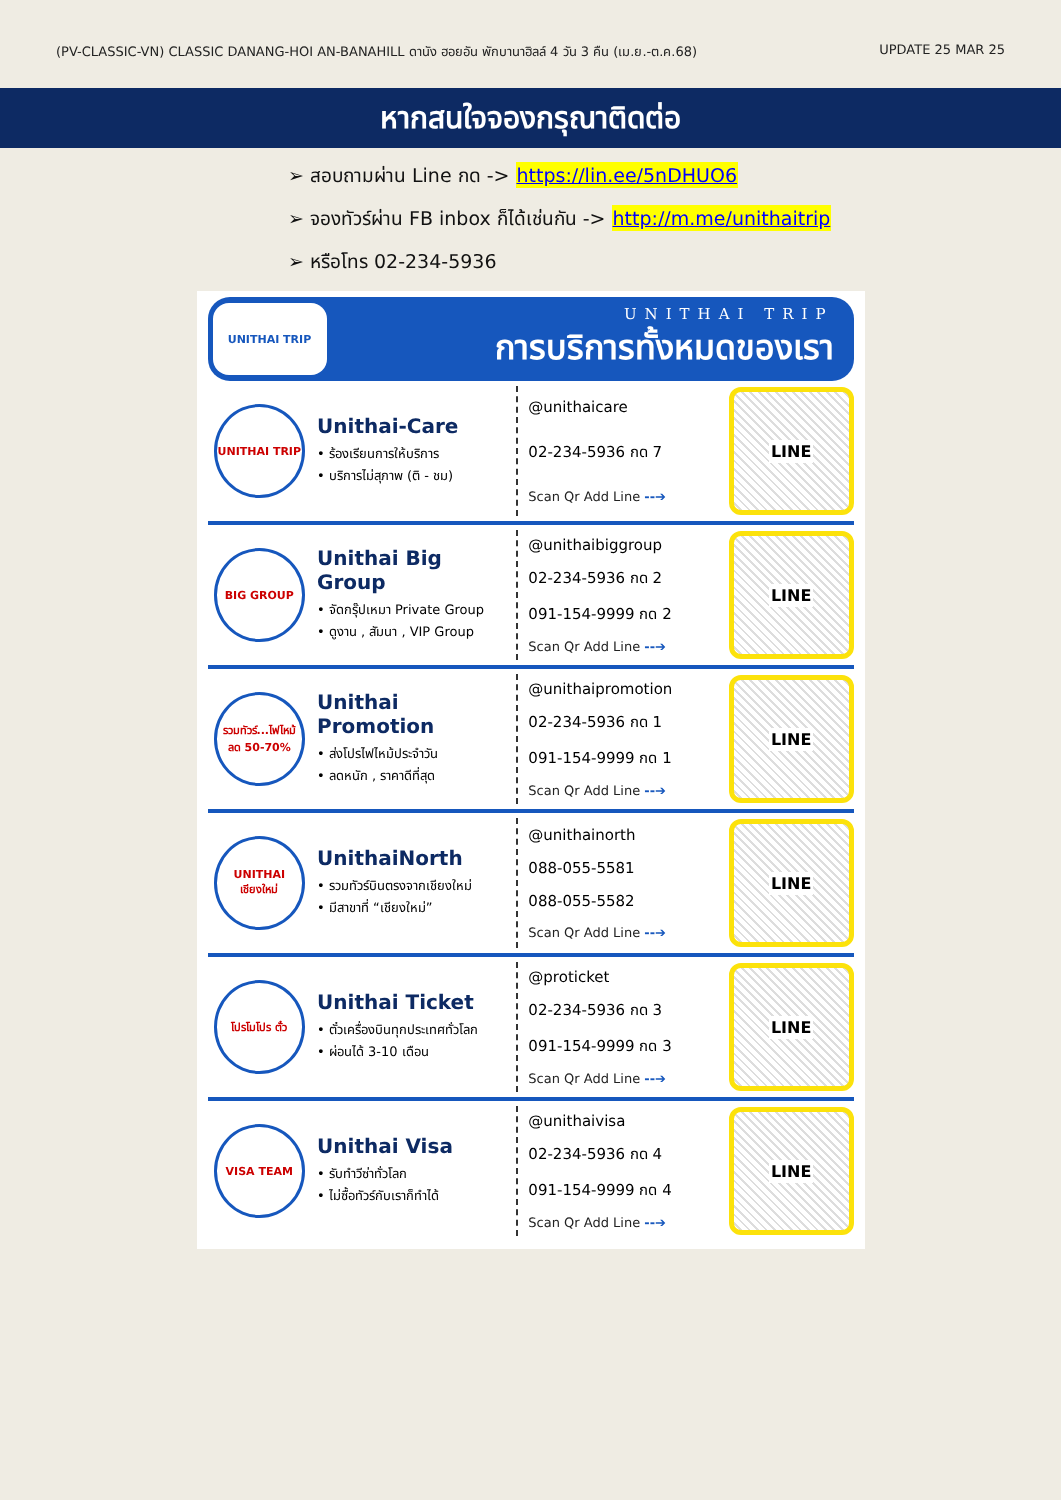(PV-CLASSIC-VN) CLASSIC DANANG-HOI AN-BANAHILL ดานัง ฮอยอัน พักบานาฮิลล์ 4 วัน 3 คืน (เม.ย.-ต.ค.68) UPDATE 25 MAR 25
หากสนใจจองกรุณาติดต่อ
➢ สอบถามผ่าน Line กด -> https://lin.ee/5nDHUO6
➢ จองทัวร์ผ่าน FB inbox ก็ได้เช่นกัน -> http://m.me/unithaitrip
➢ หรือโทร 02-234-5936
UNITHAI TRIP
UNITHAI TRIP
การบริการทั้งหมดของเรา
UNITHAI TRIP
Unithai-Care
• ร้องเรียนการให้บริการ
• บริการไม่สุภาพ (ติ - ชม)
@unithaicare
02-234-5936 กด 7
Scan Qr Add Line --➔
LINE
BIG GROUP
Unithai Big Group
• จัดกรุ๊ปเหมา Private Group
• ดูงาน , สัมนา , VIP Group
@unithaibiggroup
02-234-5936 กด 2
091-154-9999 กด 2
Scan Qr Add Line --➔
LINE
รวมทัวร์...ไฟไหม้ ลด 50-70%
Unithai Promotion
• ส่งโปรไฟไหม้ประจำวัน
• ลดหนัก , ราคาดีที่สุด
@unithaipromotion
02-234-5936 กด 1
091-154-9999 กด 1
Scan Qr Add Line --➔
LINE
UNITHAI เชียงใหม่
UnithaiNorth
• รวมทัวร์บินตรงจากเชียงใหม่
• มีสาขาที่ “เชียงใหม่”
@unithainorth
088-055-5581
088-055-5582
Scan Qr Add Line --➔
LINE
โปรโมโปร ตั๋ว
Unithai Ticket
• ตั๋วเครื่องบินทุกประเทศทั่วโลก
• ผ่อนได้ 3-10 เดือน
@proticket
02-234-5936 กด 3
091-154-9999 กด 3
Scan Qr Add Line --➔
LINE
VISA TEAM
Unithai Visa
• รับทำวีซ่าทั่วโลก
• ไม่ซื้อทัวร์กับเราก็ทำได้
@unithaivisa
02-234-5936 กด 4
091-154-9999 กด 4
Scan Qr Add Line --➔
LINE